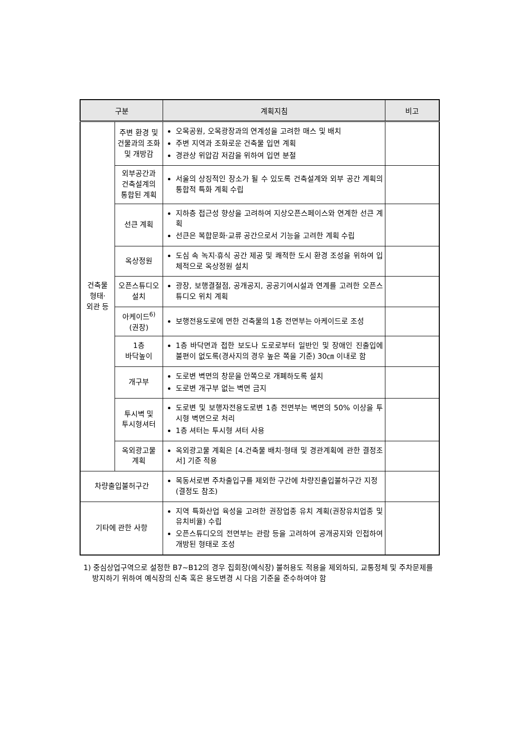| 구분 | | 계획지침 | 비고 |
| --- | --- | --- | --- |
| 건축물 형태· 외관 등 | 주변 환경 및 건물과의 조화 및 개방감 | 오목공원, 오목광장과의 연계성을 고려한 매스 및 배치 주변 지역과 조화로운 건축물 입면 계획 경관상 위압감 저감을 위하여 입면 분절 | |
| | 외부공간과 건축설계의 통합된 계획 | 서울의 상징적인 장소가 될 수 있도록 건축설계와 외부 공간 계획의 통합적 특화 계획 수립 | |
| | 선큰 계획 | 지하층 접근성 향상을 고려하여 지상오픈스페이스와 연계한 선큰 계획 선큰은 복합문화·교류 공간으로서 기능을 고려한 계획 수립 | |
| | 옥상정원 | 도심 속 녹지·휴식 공간 제공 및 쾌적한 도시 환경 조성을 위하여 입체적으로 옥상정원 설치 | |
| | 오픈스튜디오 설치 | 광장, 보행결절점, 공개공지, 공공기여시설과 연계를 고려한 오픈스튜디오 위치 계획 | |
| | 아케이드<sup>6)</sup> (권장) | 보행전용도로에 면한 건축물의 1층 전면부는 아케이드로 조성 | |
| | 1층 바닥높이 | 1층 바닥면과 접한 보도나 도로로부터 일반인 및 장애인 진출입에 불편이 없도록(경사지의 경우 높은 쪽을 기준) 30㎝ 이내로 함 | |
| | 개구부 | 도로변 벽면의 창문을 안쪽으로 개폐하도록 설치 도로변 개구부 없는 벽면 금지 | |
| | 투시벽 및 투시형셔터 | 도로변 및 보행자전용도로변 1층 전면부는 벽면의 50% 이상을 투시형 벽면으로 처리 1층 셔터는 투시형 셔터 사용 | |
| | 옥외광고물 계획 | 옥외광고물 계획은 [4.건축물 배치·형태 및 경관계획에 관한 결정조서] 기준 적용 | |
| 차량출입불허구간 | | 목동서로변 주차출입구를 제외한 구간에 차량진출입불허구간 지정 (결정도 참조) | |
| 기타에 관한 사항 | | 지역 특화산업 육성을 고려한 권장업종 유치 계획(권장유치업종 및 유치비율) 수립 오픈스튜디오의 전면부는 관람 등을 고려하여 공개공지와 인접하여 개방된 형태로 조성 | |
1) 중심상업구역으로 설정한 B7~B12의 경우 집회장(예식장) 불허용도 적용을 제외하되, 교통정체 및 주차문제를 방지하기 위하여 예식장의 신축 혹은 용도변경 시 다음 기준을 준수하여야 함